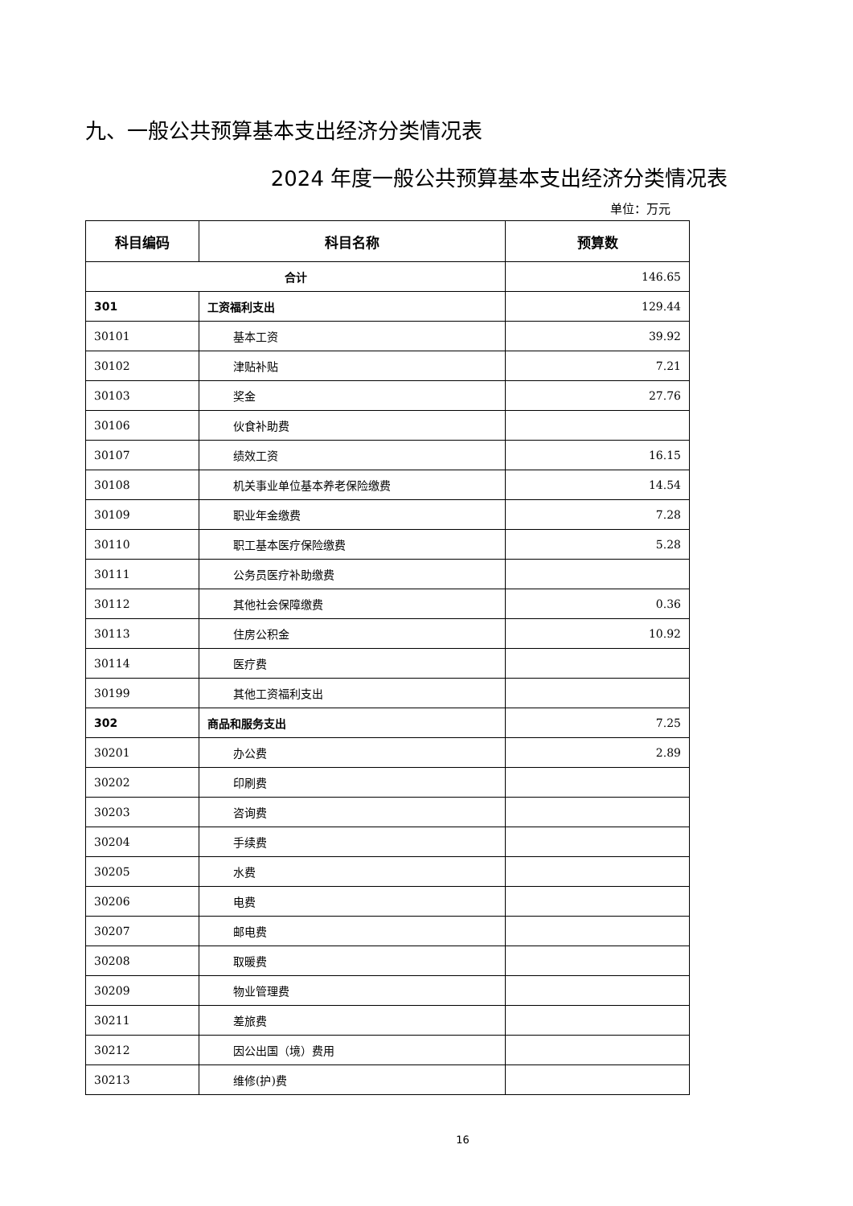九、一般公共预算基本支出经济分类情况表
2024 年度一般公共预算基本支出经济分类情况表
单位：万元
| 科目编码 | 科目名称 | 预算数 |
| --- | --- | --- |
| 合计 | | 146.65 |
| 301 | 工资福利支出 | 129.44 |
| 30101 | 基本工资 | 39.92 |
| 30102 | 津贴补贴 | 7.21 |
| 30103 | 奖金 | 27.76 |
| 30106 | 伙食补助费 | |
| 30107 | 绩效工资 | 16.15 |
| 30108 | 机关事业单位基本养老保险缴费 | 14.54 |
| 30109 | 职业年金缴费 | 7.28 |
| 30110 | 职工基本医疗保险缴费 | 5.28 |
| 30111 | 公务员医疗补助缴费 | |
| 30112 | 其他社会保障缴费 | 0.36 |
| 30113 | 住房公积金 | 10.92 |
| 30114 | 医疗费 | |
| 30199 | 其他工资福利支出 | |
| 302 | 商品和服务支出 | 7.25 |
| 30201 | 办公费 | 2.89 |
| 30202 | 印刷费 | |
| 30203 | 咨询费 | |
| 30204 | 手续费 | |
| 30205 | 水费 | |
| 30206 | 电费 | |
| 30207 | 邮电费 | |
| 30208 | 取暖费 | |
| 30209 | 物业管理费 | |
| 30211 | 差旅费 | |
| 30212 | 因公出国（境）费用 | |
| 30213 | 维修(护)费 | |
16